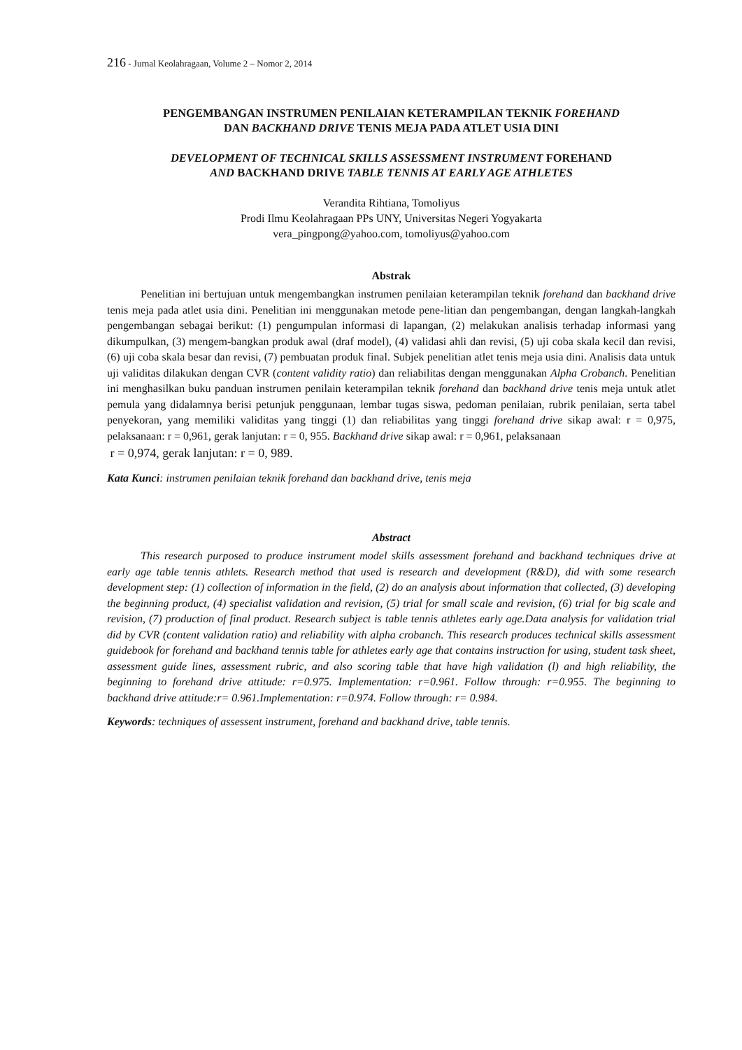216 - Jurnal Keolahragaan, Volume 2 – Nomor 2, 2014
PENGEMBANGAN INSTRUMEN PENILAIAN KETERAMPILAN TEKNIK FOREHAND
DAN BACKHAND DRIVE TENIS MEJA PADA ATLET USIA DINI
DEVELOPMENT OF TECHNICAL SKILLS ASSESSMENT INSTRUMENT FOREHAND
AND BACKHAND DRIVE TABLE TENNIS AT EARLY AGE ATHLETES
Verandita Rihtiana, Tomoliyus
Prodi Ilmu Keolahragaan PPs UNY, Universitas Negeri Yogyakarta
vera_pingpong@yahoo.com, tomoliyus@yahoo.com
Abstrak
Penelitian ini bertujuan untuk mengembangkan instrumen penilaian keterampilan teknik forehand dan backhand drive tenis meja pada atlet usia dini. Penelitian ini menggunakan metode pene-litian dan pengembangan, dengan langkah-langkah pengembangan sebagai berikut: (1) pengumpulan informasi di lapangan, (2) melakukan analisis terhadap informasi yang dikumpulkan, (3) mengem-bangkan produk awal (draf model), (4) validasi ahli dan revisi, (5) uji coba skala kecil dan revisi, (6) uji coba skala besar dan revisi, (7) pembuatan produk final. Subjek penelitian atlet tenis meja usia dini. Analisis data untuk uji validitas dilakukan dengan CVR (content validity ratio) dan reliabilitas dengan menggunakan Alpha Crobanch. Penelitian ini menghasilkan buku panduan instrumen penilain keterampilan teknik forehand dan backhand drive tenis meja untuk atlet pemula yang didalamnya berisi petunjuk penggunaan, lembar tugas siswa, pedoman penilaian, rubrik penilaian, serta tabel penyekoran, yang memiliki validitas yang tinggi (1) dan reliabilitas yang tinggi forehand drive sikap awal: r = 0,975, pelaksanaan: r = 0,961, gerak lanjutan: r = 0, 955. Backhand drive sikap awal: r = 0,961, pelaksanaan
r = 0,974, gerak lanjutan: r = 0, 989.
Kata Kunci: instrumen penilaian teknik forehand dan backhand drive, tenis meja
Abstract
This research purposed to produce instrument model skills assessment forehand and backhand techniques drive at early age table tennis athlets. Research method that used is research and development (R&D), did with some research development step: (1) collection of information in the field, (2) do an analysis about information that collected, (3) developing the beginning product, (4) specialist validation and revision, (5) trial for small scale and revision, (6) trial for big scale and revision, (7) production of final product. Research subject is table tennis athletes early age.Data analysis for validation trial did by CVR (content validation ratio) and reliability with alpha crobanch. This research produces technical skills assessment guidebook for forehand and backhand tennis table for athletes early age that contains instruction for using, student task sheet, assessment guide lines, assessment rubric, and also scoring table that have high validation (l) and high reliability, the beginning to forehand drive attitude: r=0.975. Implementation: r=0.961. Follow through: r=0.955. The beginning to backhand drive attitude:r= 0.961.Implementation: r=0.974. Follow through: r= 0.984.
Keywords: techniques of assessent instrument, forehand and backhand drive, table tennis.